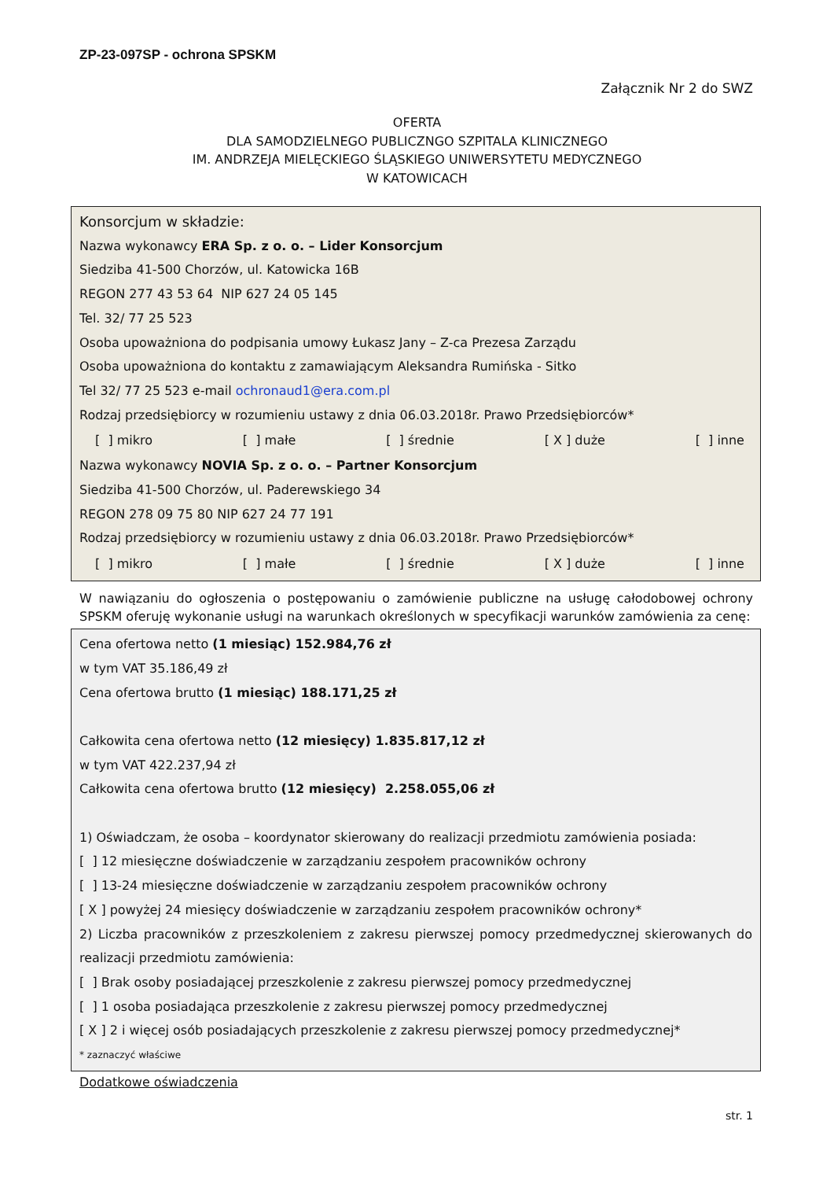ZP-23-097SP - ochrona SPSKM
Załącznik Nr 2 do SWZ
OFERTA
DLA SAMODZIELNEGO PUBLICZNGO SZPITALA KLINICZNEGO
IM. ANDRZEJA MIELĘCKIEGO ŚLĄSKIEGO UNIWERSYTETU MEDYCZNEGO
W KATOWICACH
Konsorcjum w składzie:
Nazwa wykonawcy ERA Sp. z o. o. – Lider Konsorcjum
Siedziba 41-500 Chorzów, ul. Katowicka 16B
REGON 277 43 53 64 NIP 627 24 05 145
Tel. 32/ 77 25 523
Osoba upoważniona do podpisania umowy Łukasz Jany – Z-ca Prezesa Zarządu
Osoba upoważniona do kontaktu z zamawiającym Aleksandra Rumińska - Sitko
Tel 32/ 77 25 523 e-mail ochronaud1@era.com.pl
Rodzaj przedsiębiorcy w rozumieniu ustawy z dnia 06.03.2018r. Prawo Przedsiębiorców*
[ ] mikro [ ] małe [ ] średnie [ X ] duże [ ] inne
Nazwa wykonawcy NOVIA Sp. z o. o. – Partner Konsorcjum
Siedziba 41-500 Chorzów, ul. Paderewskiego 34
REGON 278 09 75 80 NIP 627 24 77 191
Rodzaj przedsiębiorcy w rozumieniu ustawy z dnia 06.03.2018r. Prawo Przedsiębiorców*
[ ] mikro [ ] małe [ ] średnie [ X ] duże [ ] inne
W nawiązaniu do ogłoszenia o postępowaniu o zamówienie publiczne na usługę całodobowej ochrony SPSKM oferuję wykonanie usługi na warunkach określonych w specyfikacji warunków zamówienia za cenę:
Cena ofertowa netto (1 miesiąc) 152.984,76 zł
w tym VAT 35.186,49 zł
Cena ofertowa brutto (1 miesiąc) 188.171,25 zł
Całkowita cena ofertowa netto (12 miesięcy) 1.835.817,12 zł
w tym VAT 422.237,94 zł
Całkowita cena ofertowa brutto (12 miesięcy) 2.258.055,06 zł
1) Oświadczam, że osoba – koordynator skierowany do realizacji przedmiotu zamówienia posiada:
[ ] 12 miesięczne doświadczenie w zarządzaniu zespołem pracowników ochrony
[ ] 13-24 miesięczne doświadczenie w zarządzaniu zespołem pracowników ochrony
[ X ] powyżej 24 miesięcy doświadczenie w zarządzaniu zespołem pracowników ochrony*
2) Liczba pracowników z przeszkoleniem z zakresu pierwszej pomocy przedmedycznej skierowanych do realizacji przedmiotu zamówienia:
[ ] Brak osoby posiadającej przeszkolenie z zakresu pierwszej pomocy przedmedycznej
[ ] 1 osoba posiadająca przeszkolenie z zakresu pierwszej pomocy przedmedycznej
[ X ] 2 i więcej osób posiadających przeszkolenie z zakresu pierwszej pomocy przedmedycznej*
* zaznaczyć właściwe
Dodatkowe oświadczenia
str. 1